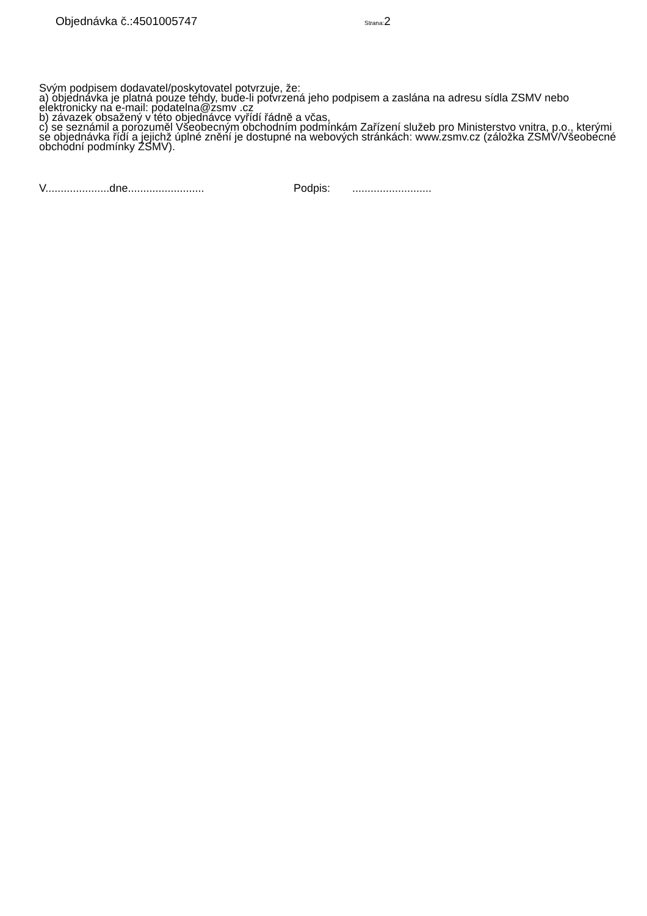Objednávka č.:4501005747 Strana: 2
Svým podpisem dodavatel/poskytovatel potvrzuje, že:
a) objednávka je platná pouze tehdy, bude-li potvrzená jeho podpisem a zaslána na adresu sídla ZSMV nebo elektronicky na e-mail: podatelna@zsmv .cz
b) závazek obsažený v této objednávce vyřídí řádně a včas,
c) se seznámil a porozuměl Všeobecným obchodním podmínkám Zařízení služeb pro Ministerstvo vnitra, p.o., kterými se objednávka řídí a jejichž úplné znění je dostupné na webových stránkách: www.zsmv.cz (záložka ZSMV/Všeobecné obchodní podmínky ZSMV).
V.....................dne......................... Podpis: ..........................